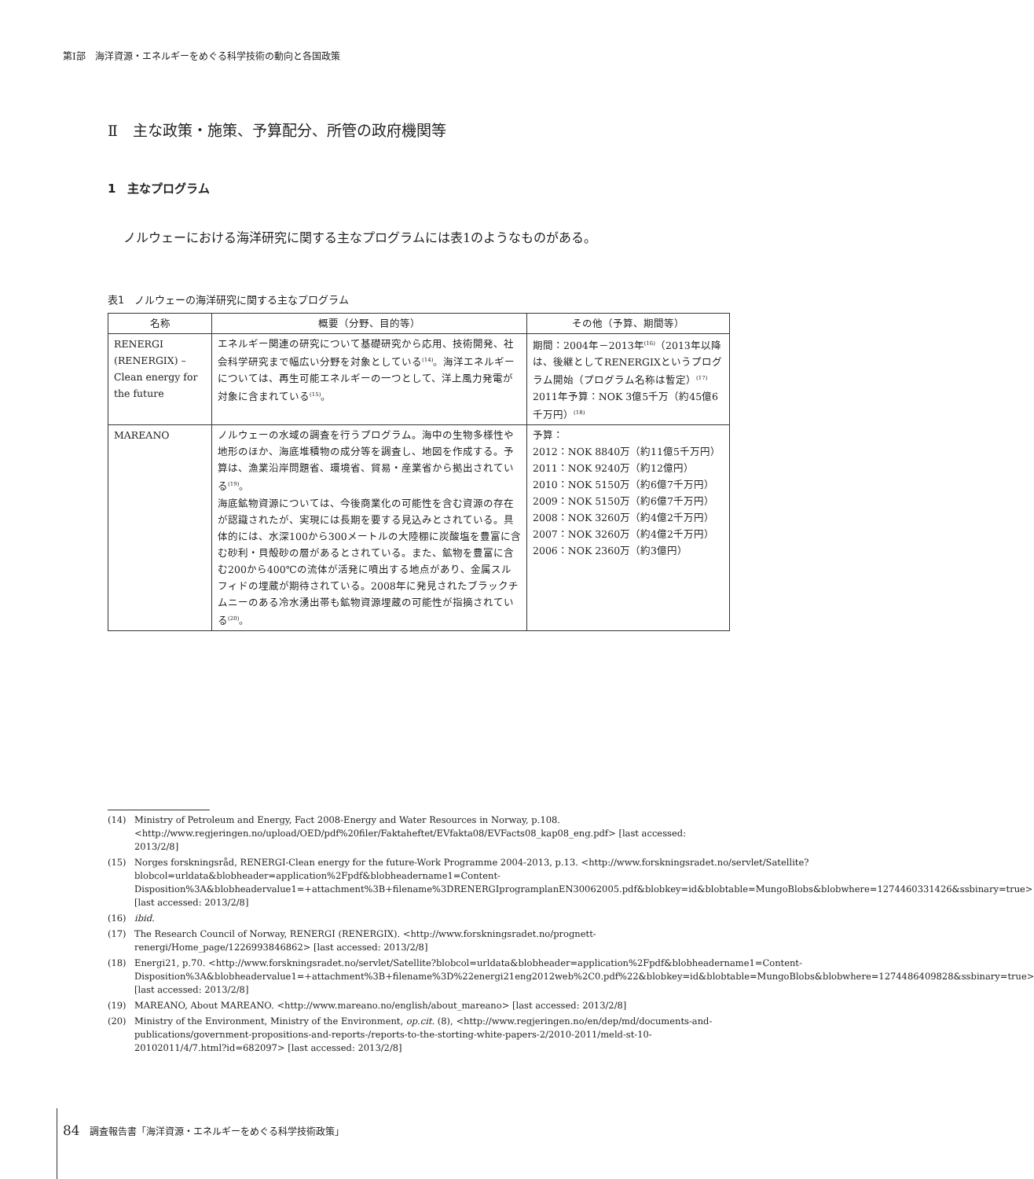第Ⅰ部　海洋資源・エネルギーをめぐる科学技術の動向と各国政策
Ⅱ　主な政策・施策、予算配分、所管の政府機関等
1　主なプログラム
ノルウェーにおける海洋研究に関する主なプログラムには表1のようなものがある。
表1　ノルウェーの海洋研究に関する主なプログラム
| 名称 | 概要（分野、目的等） | その他（予算、期間等） |
| --- | --- | --- |
| RENERGI (RENERGIX) – Clean energy for the future | エネルギー関連の研究について基礎研究から応用、技術開発、社会科学研究まで幅広い分野を対象としている<sup>(14)</sup>。海洋エネルギーについては、再生可能エネルギーの一つとして、洋上風力発電が対象に含まれている<sup>(15)</sup>。 | 期間：2004年－2013年<sup>(16)</sup>（2013年以降は、後継としてRENERGIXというプログラム開始（プログラム名称は暫定）<sup>(17)</sup> 2011年予算：NOK 3億5千万（約45億6千万円）<sup>(18)</sup> |
| MAREANO | ノルウェーの水域の調査を行うプログラム。海中の生物多様性や地形のほか、海底堆積物の成分等を調査し、地図を作成する。予算は、漁業沿岸問題省、環境省、貿易・産業省から拠出されている<sup>(19)</sup>。 海底鉱物資源については、今後商業化の可能性を含む資源の存在が認識されたが、実現には長期を要する見込みとされている。具体的には、水深100から300メートルの大陸棚に炭酸塩を豊富に含む砂利・貝殻砂の層があるとされている。また、鉱物を豊富に含む200から400℃の流体が活発に噴出する地点があり、金属スルフィドの埋蔵が期待されている。2008年に発見されたブラックチムニーのある冷水湧出帯も鉱物資源埋蔵の可能性が指摘されている<sup>(20)</sup>。 | 予算： 2012：NOK 8840万（約11億5千万円） 2011：NOK 9240万（約12億円） 2010：NOK 5150万（約6億7千万円） 2009：NOK 5150万（約6億7千万円） 2008：NOK 3260万（約4億2千万円） 2007：NOK 3260万（約4億2千万円） 2006：NOK 2360万（約3億円） |
(14) Ministry of Petroleum and Energy, Fact 2008-Energy and Water Resources in Norway, p.108. <http://www.regjeringen.no/upload/OED/pdf%20filer/Faktaheftet/EVfakta08/EVFacts08_kap08_eng.pdf> [last accessed: 2013/2/8]
(15) Norges forskningsråd, RENERGI-Clean energy for the future-Work Programme 2004-2013, p.13. <http://www.forskningsradet.no/servlet/Satellite?blobcol=urldata&blobheader=application%2Fpdf&blobheadername1=Content-Disposition%3A&blobheadervalue1=+attachment%3B+filename%3DRENERGIprogramplanEN30062005.pdf&blobkey=id&blobtable=MungoBlobs&blobwhere=1274460331426&ssbinary=true> [last accessed: 2013/2/8]
(16) ibid.
(17) The Research Council of Norway, RENERGI (RENERGIX). <http://www.forskningsradet.no/prognett-renergi/Home_page/1226993846862> [last accessed: 2013/2/8]
(18) Energi21, p.70. <http://www.forskningsradet.no/servlet/Satellite?blobcol=urldata&blobheader=application%2Fpdf&blobheadername1=Content-Disposition%3A&blobheadervalue1=+attachment%3B+filename%3D%22energi21eng2012web%2C0.pdf%22&blobkey=id&blobtable=MungoBlobs&blobwhere=1274486409828&ssbinary=true> [last accessed: 2013/2/8]
(19) MAREANO, About MAREANO. <http://www.mareano.no/english/about_mareano> [last accessed: 2013/2/8]
(20) Ministry of the Environment, Ministry of the Environment, op.cit. (8), <http://www.regjeringen.no/en/dep/md/documents-and-publications/government-propositions-and-reports-/reports-to-the-storting-white-papers-2/2010-2011/meld-st-10-20102011/4/7.html?id=682097> [last accessed: 2013/2/8]
84 調査報告書「海洋資源・エネルギーをめぐる科学技術政策」